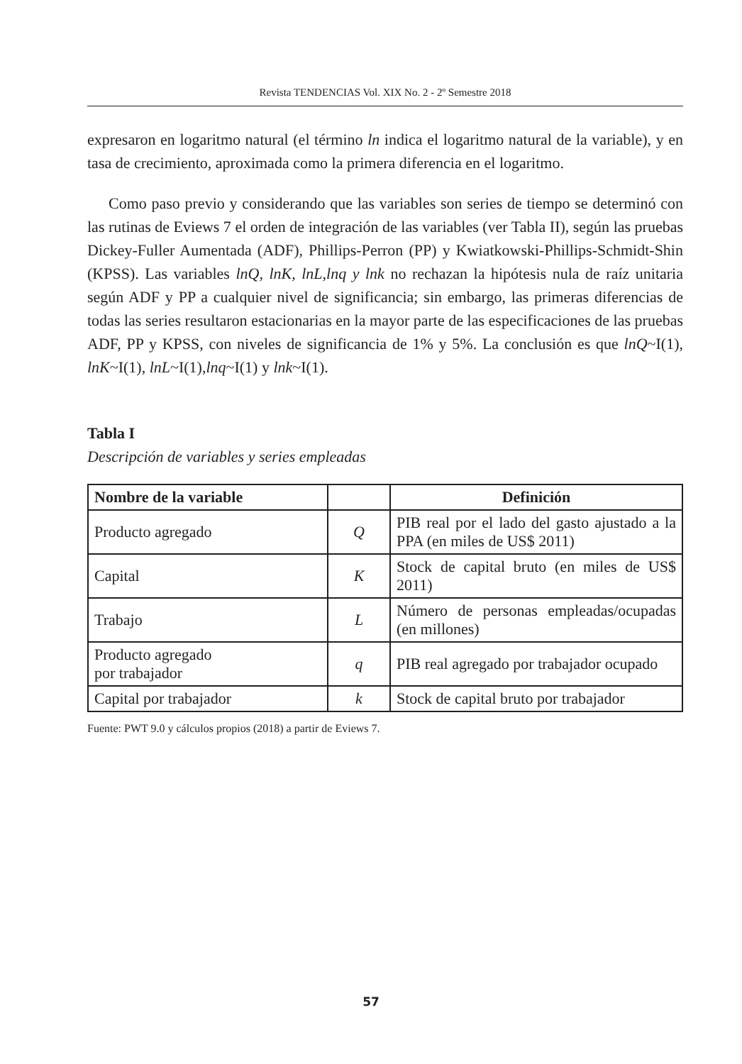Revista TENDENCIAS Vol. XIX No. 2 - 2º Semestre 2018
expresaron en logaritmo natural (el término ln indica el logaritmo natural de la variable), y en tasa de crecimiento, aproximada como la primera diferencia en el logaritmo.
Como paso previo y considerando que las variables son series de tiempo se determinó con las rutinas de Eviews 7 el orden de integración de las variables (ver Tabla II), según las pruebas Dickey-Fuller Aumentada (ADF), Phillips-Perron (PP) y Kwiatkowski-Phillips-Schmidt-Shin (KPSS). Las variables lnQ, lnK, lnL,lnq y lnk no rechazan la hipótesis nula de raíz unitaria según ADF y PP a cualquier nivel de significancia; sin embargo, las primeras diferencias de todas las series resultaron estacionarias en la mayor parte de las especificaciones de las pruebas ADF, PP y KPSS, con niveles de significancia de 1% y 5%. La conclusión es que lnQ~I(1), lnK~I(1), lnL~I(1),lnq~I(1) y lnk~I(1).
Tabla I
Descripción de variables y series empleadas
| Nombre de la variable | | Definición |
| --- | --- | --- |
| Producto agregado | Q | PIB real por el lado del gasto ajustado a la PPA (en miles de US$ 2011) |
| Capital | K | Stock de capital bruto (en miles de US$ 2011) |
| Trabajo | L | Número de personas empleadas/ocupadas (en millones) |
| Producto agregado por trabajador | q | PIB real agregado por trabajador ocupado |
| Capital por trabajador | k | Stock de capital bruto por trabajador |
Fuente: PWT 9.0 y cálculos propios (2018) a partir de Eviews 7.
57